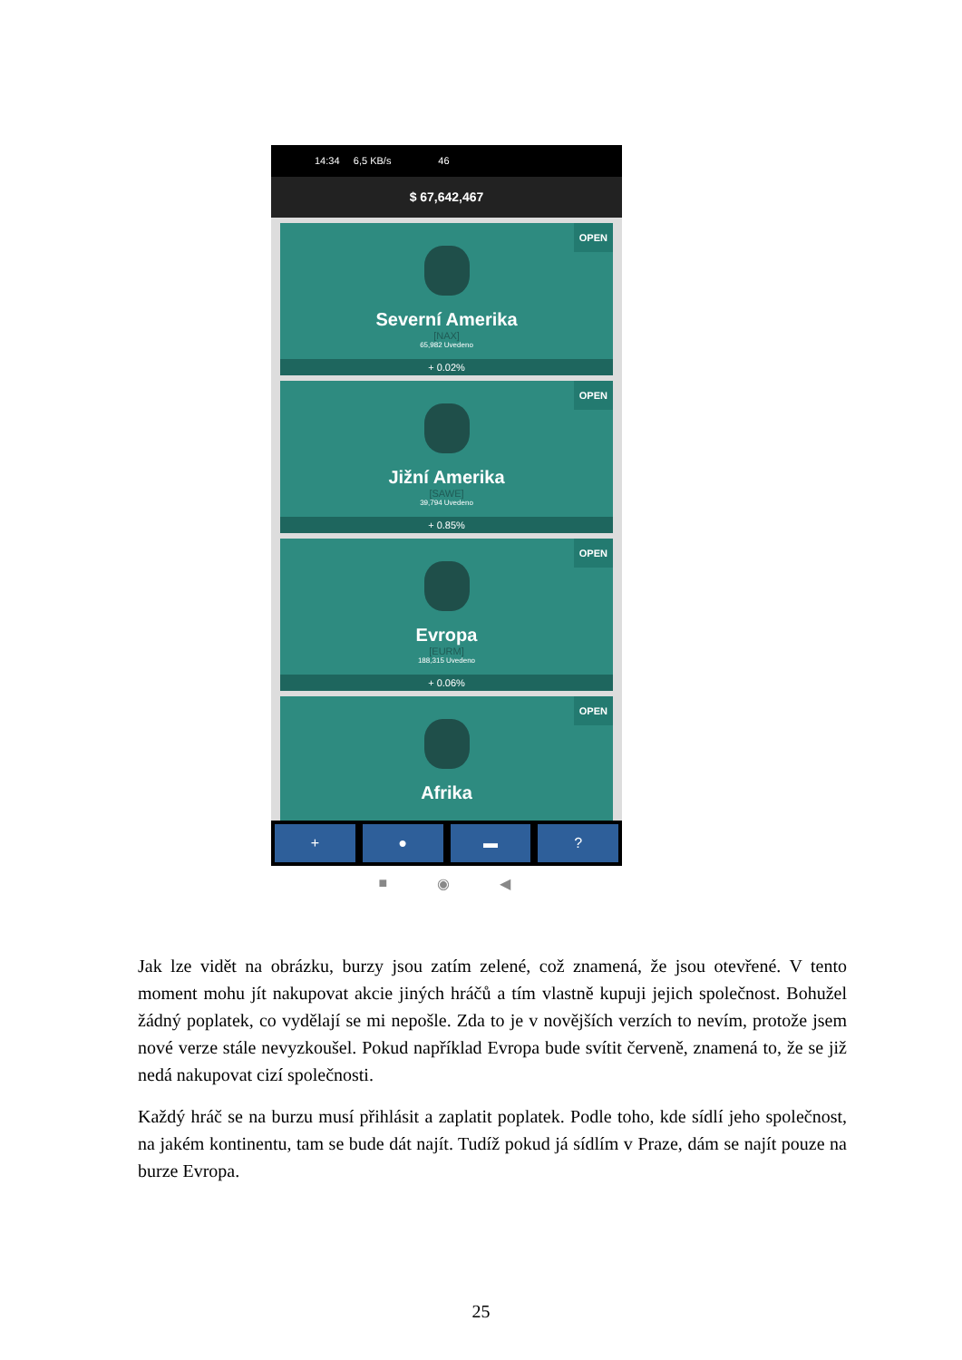14:34 6,5 KB/s 46
$ 67,642,467
OPEN
Severní Amerika
[NAX]
65,982 Uvedeno
+ 0.02%
OPEN
Jižní Amerika
[SAWE]
39,794 Uvedeno
+ 0.85%
OPEN
Evropa
[EURM]
188,315 Uvedeno
+ 0.06%
OPEN
Afrika
+ ● ▬ ?
■ ◉ ◀
Jak lze vidět na obrázku, burzy jsou zatím zelené, což znamená, že jsou otevřené. V tento moment mohu jít nakupovat akcie jiných hráčů a tím vlastně kupuji jejich společnost. Bohužel žádný poplatek, co vydělají se mi nepošle. Zda to je v novějších verzích to nevím, protože jsem nové verze stále nevyzkoušel. Pokud například Evropa bude svítit červeně, znamená to, že se již nedá nakupovat cizí společnosti.
Každý hráč se na burzu musí přihlásit a zaplatit poplatek. Podle toho, kde sídlí jeho společnost, na jakém kontinentu, tam se bude dát najít. Tudíž pokud já sídlím v Praze, dám se najít pouze na burze Evropa.
25